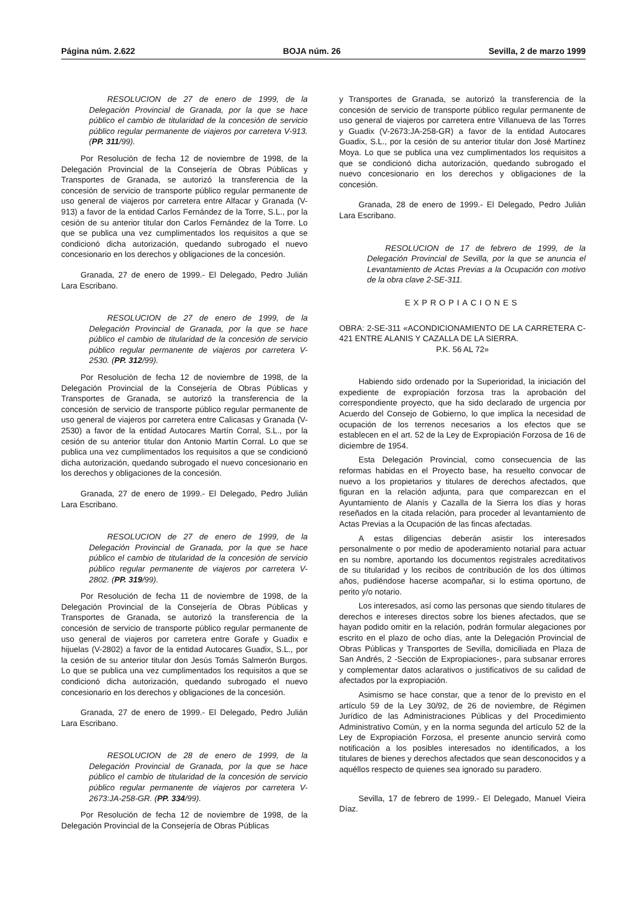Página núm. 2.622 BOJA núm. 26 Sevilla, 2 de marzo 1999
RESOLUCION de 27 de enero de 1999, de la Delegación Provincial de Granada, por la que se hace público el cambio de titularidad de la concesión de servicio público regular permanente de viajeros por carretera V-913. (PP. 311/99).
Por Resolución de fecha 12 de noviembre de 1998, de la Delegación Provincial de la Consejería de Obras Públicas y Transportes de Granada, se autorizó la transferencia de la concesión de servicio de transporte público regular permanente de uso general de viajeros por carretera entre Alfacar y Granada (V-913) a favor de la entidad Carlos Fernández de la Torre, S.L., por la cesión de su anterior titular don Carlos Fernández de la Torre. Lo que se publica una vez cumplimentados los requisitos a que se condicionó dicha autorización, quedando subrogado el nuevo concesionario en los derechos y obligaciones de la concesión.
Granada, 27 de enero de 1999.- El Delegado, Pedro Julián Lara Escribano.
RESOLUCION de 27 de enero de 1999, de la Delegación Provincial de Granada, por la que se hace público el cambio de titularidad de la concesión de servicio público regular permanente de viajeros por carretera V-2530. (PP. 312/99).
Por Resolución de fecha 12 de noviembre de 1998, de la Delegación Provincial de la Consejería de Obras Públicas y Transportes de Granada, se autorizó la transferencia de la concesión de servicio de transporte público regular permanente de uso general de viajeros por carretera entre Calicasas y Granada (V-2530) a favor de la entidad Autocares Martín Corral, S.L., por la cesión de su anterior titular don Antonio Martín Corral. Lo que se publica una vez cumplimentados los requisitos a que se condicionó dicha autorización, quedando subrogado el nuevo concesionario en los derechos y obligaciones de la concesión.
Granada, 27 de enero de 1999.- El Delegado, Pedro Julián Lara Escribano.
RESOLUCION de 27 de enero de 1999, de la Delegación Provincial de Granada, por la que se hace público el cambio de titularidad de la concesión de servicio público regular permanente de viajeros por carretera V-2802. (PP. 319/99).
Por Resolución de fecha 11 de noviembre de 1998, de la Delegación Provincial de la Consejería de Obras Públicas y Transportes de Granada, se autorizó la transferencia de la concesión de servicio de transporte público regular permanente de uso general de viajeros por carretera entre Gorafe y Guadix e hijuelas (V-2802) a favor de la entidad Autocares Guadix, S.L., por la cesión de su anterior titular don Jesús Tomás Salmerón Burgos. Lo que se publica una vez cumplimentados los requisitos a que se condicionó dicha autorización, quedando subrogado el nuevo concesionario en los derechos y obligaciones de la concesión.
Granada, 27 de enero de 1999.- El Delegado, Pedro Julián Lara Escribano.
RESOLUCION de 28 de enero de 1999, de la Delegación Provincial de Granada, por la que se hace público el cambio de titularidad de la concesión de servicio público regular permanente de viajeros por carretera V-2673:JA-258-GR. (PP. 334/99).
Por Resolución de fecha 12 de noviembre de 1998, de la Delegación Provincial de la Consejería de Obras Públicas
y Transportes de Granada, se autorizó la transferencia de la concesión de servicio de transporte público regular permanente de uso general de viajeros por carretera entre Villanueva de las Torres y Guadix (V-2673:JA-258-GR) a favor de la entidad Autocares Guadix, S.L., por la cesión de su anterior titular don José Martínez Moya. Lo que se publica una vez cumplimentados los requisitos a que se condicionó dicha autorización, quedando subrogado el nuevo concesionario en los derechos y obligaciones de la concesión.
Granada, 28 de enero de 1999.- El Delegado, Pedro Julián Lara Escribano.
RESOLUCION de 17 de febrero de 1999, de la Delegación Provincial de Sevilla, por la que se anuncia el Levantamiento de Actas Previas a la Ocupación con motivo de la obra clave 2-SE-311.
EXPROPIACIONES
OBRA: 2-SE-311 «ACONDICIONAMIENTO DE LA CARRETERA C-421 ENTRE ALANIS Y CAZALLA DE LA SIERRA.
P.K. 56 AL 72»
Habiendo sido ordenado por la Superioridad, la iniciación del expediente de expropiación forzosa tras la aprobación del correspondiente proyecto, que ha sido declarado de urgencia por Acuerdo del Consejo de Gobierno, lo que implica la necesidad de ocupación de los terrenos necesarios a los efectos que se establecen en el art. 52 de la Ley de Expropiación Forzosa de 16 de diciembre de 1954.
Esta Delegación Provincial, como consecuencia de las reformas habidas en el Proyecto base, ha resuelto convocar de nuevo a los propietarios y titulares de derechos afectados, que figuran en la relación adjunta, para que comparezcan en el Ayuntamiento de Alanís y Cazalla de la Sierra los días y horas reseñados en la citada relación, para proceder al levantamiento de Actas Previas a la Ocupación de las fincas afectadas.
A estas diligencias deberán asistir los interesados personalmente o por medio de apoderamiento notarial para actuar en su nombre, aportando los documentos registrales acreditativos de su titularidad y los recibos de contribución de los dos últimos años, pudiéndose hacerse acompañar, si lo estima oportuno, de perito y/o notario.
Los interesados, así como las personas que siendo titulares de derechos e intereses directos sobre los bienes afectados, que se hayan podido omitir en la relación, podrán formular alegaciones por escrito en el plazo de ocho días, ante la Delegación Provincial de Obras Públicas y Transportes de Sevilla, domiciliada en Plaza de San Andrés, 2 -Sección de Expropiaciones-, para subsanar errores y complementar datos aclarativos o justificativos de su calidad de afectados por la expropiación.
Asimismo se hace constar, que a tenor de lo previsto en el artículo 59 de la Ley 30/92, de 26 de noviembre, de Régimen Jurídico de las Administraciones Públicas y del Procedimiento Administrativo Común, y en la norma segunda del artículo 52 de la Ley de Expropiación Forzosa, el presente anuncio servirá como notificación a los posibles interesados no identificados, a los titulares de bienes y derechos afectados que sean desconocidos y a aquéllos respecto de quienes sea ignorado su paradero.
Sevilla, 17 de febrero de 1999.- El Delegado, Manuel Vieira Díaz.